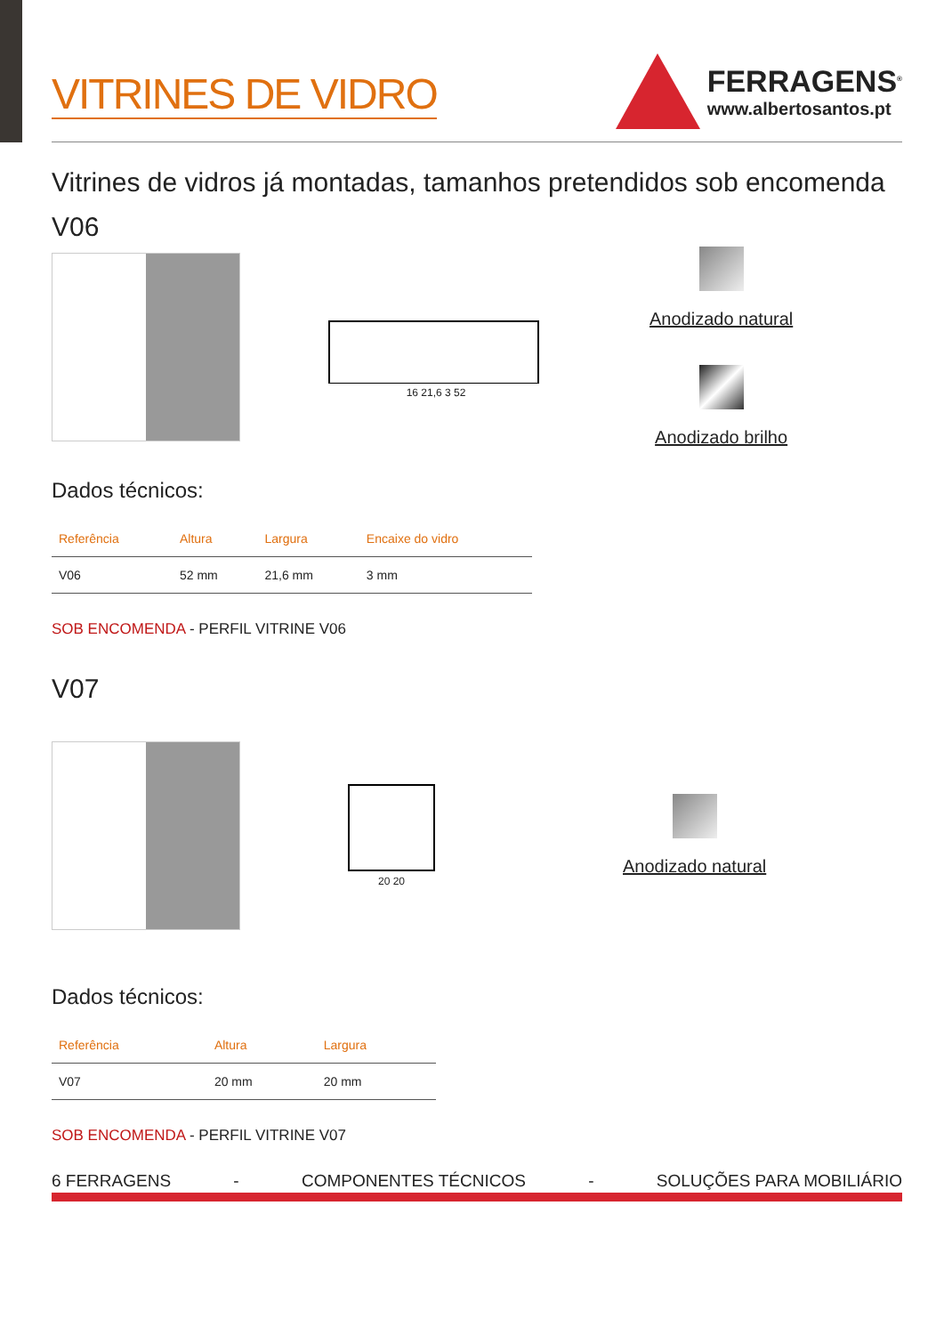VITRINES DE VIDRO
FERRAGENS<sup>®</sup>
www.albertosantos.pt
Vitrines de vidros já montadas, tamanhos pretendidos sob encomenda
V06
16 21,6 3 52
Anodizado natural
Anodizado brilho
Dados técnicos:
| Referência | Altura | Largura | Encaixe do vidro |
| --- | --- | --- | --- |
| V06 | 52 mm | 21,6 mm | 3 mm |
SOB ENCOMENDA - PERFIL VITRINE V06
V07
20 20
Anodizado natural
Dados técnicos:
| Referência | Altura | Largura |
| --- | --- | --- |
| V07 | 20 mm | 20 mm |
SOB ENCOMENDA - PERFIL VITRINE V07
6 FERRAGENS - COMPONENTES TÉCNICOS - SOLUÇÕES PARA MOBILIÁRIO